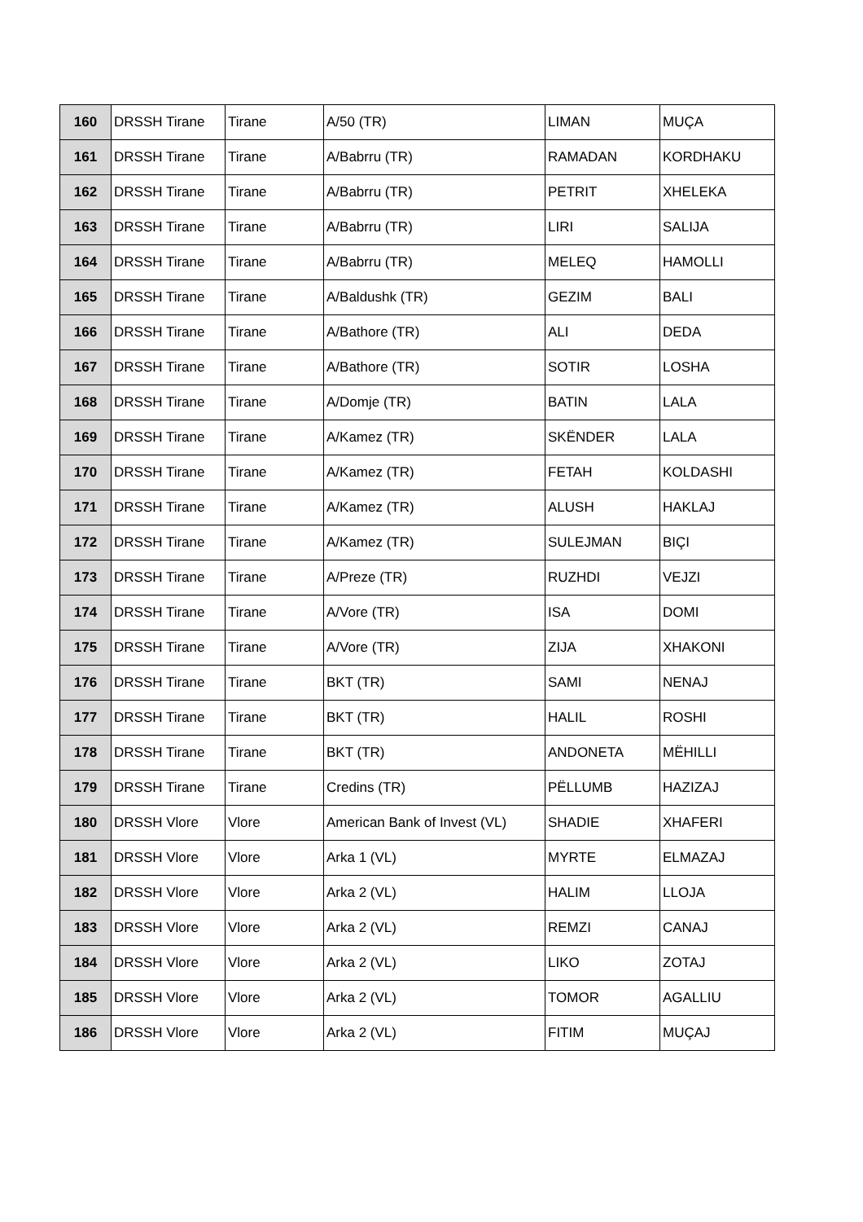| 160 | DRSSH Tirane | Tirane | A/50 (TR) | LIMAN | MUÇA |
| 161 | DRSSH Tirane | Tirane | A/Babrru (TR) | RAMADAN | KORDHAKU |
| 162 | DRSSH Tirane | Tirane | A/Babrru (TR) | PETRIT | XHELEKA |
| 163 | DRSSH Tirane | Tirane | A/Babrru (TR) | LIRI | SALIJA |
| 164 | DRSSH Tirane | Tirane | A/Babrru (TR) | MELEQ | HAMOLLI |
| 165 | DRSSH Tirane | Tirane | A/Baldushk (TR) | GEZIM | BALI |
| 166 | DRSSH Tirane | Tirane | A/Bathore (TR) | ALI | DEDA |
| 167 | DRSSH Tirane | Tirane | A/Bathore (TR) | SOTIR | LOSHA |
| 168 | DRSSH Tirane | Tirane | A/Domje (TR) | BATIN | LALA |
| 169 | DRSSH Tirane | Tirane | A/Kamez (TR) | SKËNDER | LALA |
| 170 | DRSSH Tirane | Tirane | A/Kamez (TR) | FETAH | KOLDASHI |
| 171 | DRSSH Tirane | Tirane | A/Kamez (TR) | ALUSH | HAKLAJ |
| 172 | DRSSH Tirane | Tirane | A/Kamez (TR) | SULEJMAN | BIÇI |
| 173 | DRSSH Tirane | Tirane | A/Preze (TR) | RUZHDI | VEJZI |
| 174 | DRSSH Tirane | Tirane | A/Vore (TR) | ISA | DOMI |
| 175 | DRSSH Tirane | Tirane | A/Vore (TR) | ZIJA | XHAKONI |
| 176 | DRSSH Tirane | Tirane | BKT (TR) | SAMI | NENAJ |
| 177 | DRSSH Tirane | Tirane | BKT (TR) | HALIL | ROSHI |
| 178 | DRSSH Tirane | Tirane | BKT (TR) | ANDONETA | MËHILLI |
| 179 | DRSSH Tirane | Tirane | Credins (TR) | PËLLUMB | HAZIZAJ |
| 180 | DRSSH Vlore | Vlore | American Bank of Invest (VL) | SHADIE | XHAFERI |
| 181 | DRSSH Vlore | Vlore | Arka 1 (VL) | MYRTE | ELMAZAJ |
| 182 | DRSSH Vlore | Vlore | Arka 2 (VL) | HALIM | LLOJA |
| 183 | DRSSH Vlore | Vlore | Arka 2 (VL) | REMZI | CANAJ |
| 184 | DRSSH Vlore | Vlore | Arka 2 (VL) | LIKO | ZOTAJ |
| 185 | DRSSH Vlore | Vlore | Arka 2 (VL) | TOMOR | AGALLIU |
| 186 | DRSSH Vlore | Vlore | Arka 2 (VL) | FITIM | MUÇAJ |